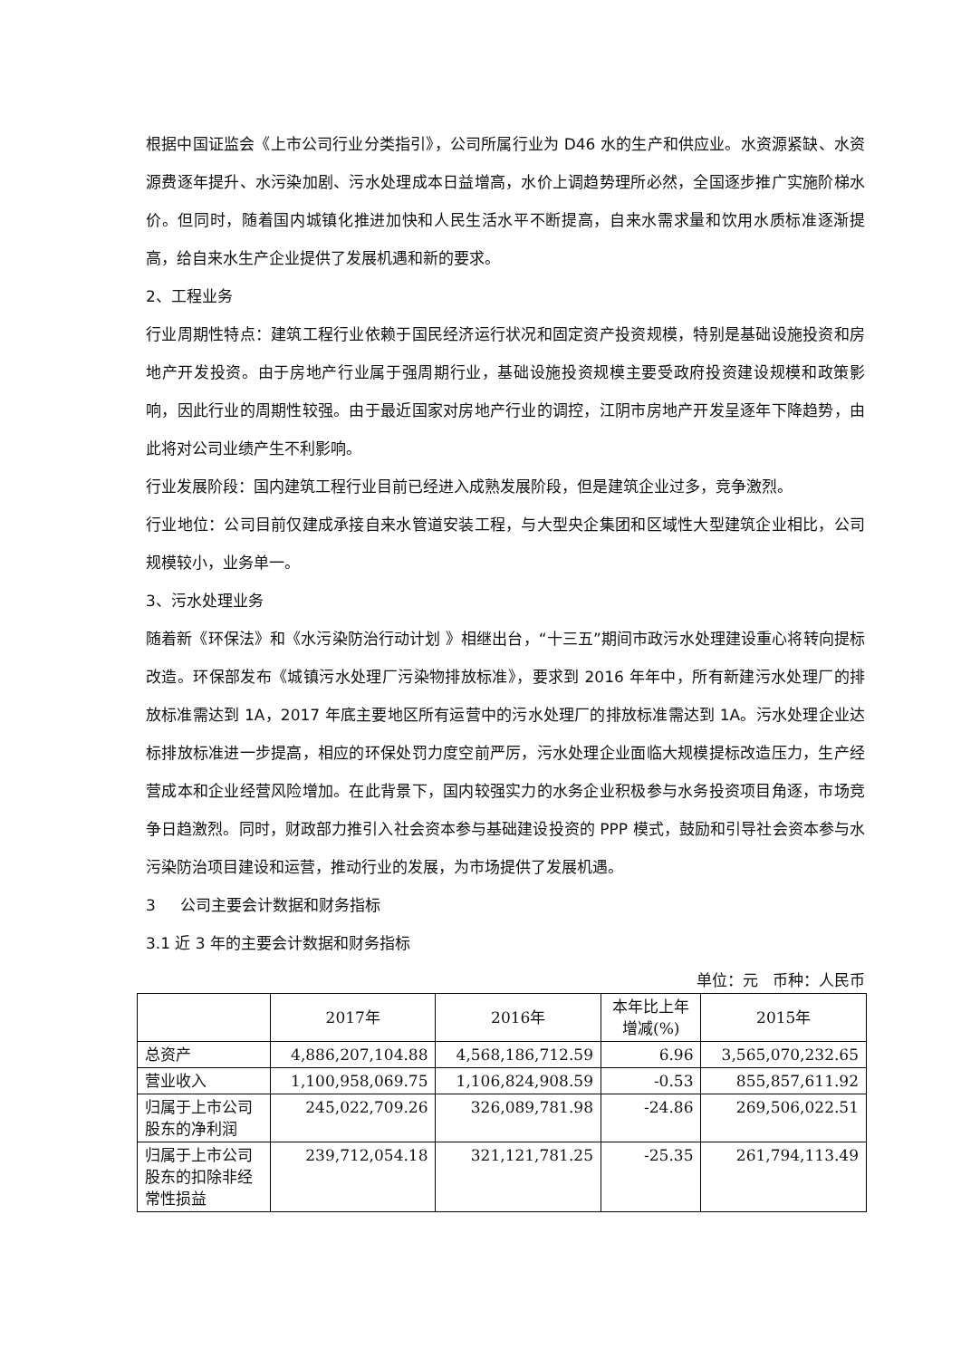根据中国证监会《上市公司行业分类指引》，公司所属行业为 D46 水的生产和供应业。水资源紧缺、水资源费逐年提升、水污染加剧、污水处理成本日益增高，水价上调趋势理所必然，全国逐步推广实施阶梯水价。但同时，随着国内城镇化推进加快和人民生活水平不断提高，自来水需求量和饮用水质标准逐渐提高，给自来水生产企业提供了发展机遇和新的要求。
2、工程业务
行业周期性特点：建筑工程行业依赖于国民经济运行状况和固定资产投资规模，特别是基础设施投资和房地产开发投资。由于房地产行业属于强周期行业，基础设施投资规模主要受政府投资建设规模和政策影响，因此行业的周期性较强。由于最近国家对房地产行业的调控，江阴市房地产开发呈逐年下降趋势，由此将对公司业绩产生不利影响。
行业发展阶段：国内建筑工程行业目前已经进入成熟发展阶段，但是建筑企业过多，竞争激烈。
行业地位：公司目前仅建成承接自来水管道安装工程，与大型央企集团和区域性大型建筑企业相比，公司规模较小，业务单一。
3、污水处理业务
随着新《环保法》和《水污染防治行动计划 》相继出台，“十三五”期间市政污水处理建设重心将转向提标改造。环保部发布《城镇污水处理厂污染物排放标准》，要求到 2016 年年中，所有新建污水处理厂的排放标准需达到 1A，2017 年底主要地区所有运营中的污水处理厂的排放标准需达到 1A。污水处理企业达标排放标准进一步提高，相应的环保处罚力度空前严厉，污水处理企业面临大规模提标改造压力，生产经营成本和企业经营风险增加。在此背景下，国内较强实力的水务企业积极参与水务投资项目角逐，市场竞争日趋激烈。同时，财政部力推引入社会资本参与基础建设投资的 PPP 模式，鼓励和引导社会资本参与水污染防治项目建设和运营，推动行业的发展，为市场提供了发展机遇。
3 公司主要会计数据和财务指标
3.1 近 3 年的主要会计数据和财务指标
单位：元 币种：人民币
| | 2017年 | 2016年 | 本年比上年 增减(%) | 2015年 |
| --- | --- | --- | --- | --- |
| 总资产 | 4,886,207,104.88 | 4,568,186,712.59 | 6.96 | 3,565,070,232.65 |
| 营业收入 | 1,100,958,069.75 | 1,106,824,908.59 | -0.53 | 855,857,611.92 |
| 归属于上市公司股东的净利润 | 245,022,709.26 | 326,089,781.98 | -24.86 | 269,506,022.51 |
| 归属于上市公司股东的扣除非经常性损益 | 239,712,054.18 | 321,121,781.25 | -25.35 | 261,794,113.49 |